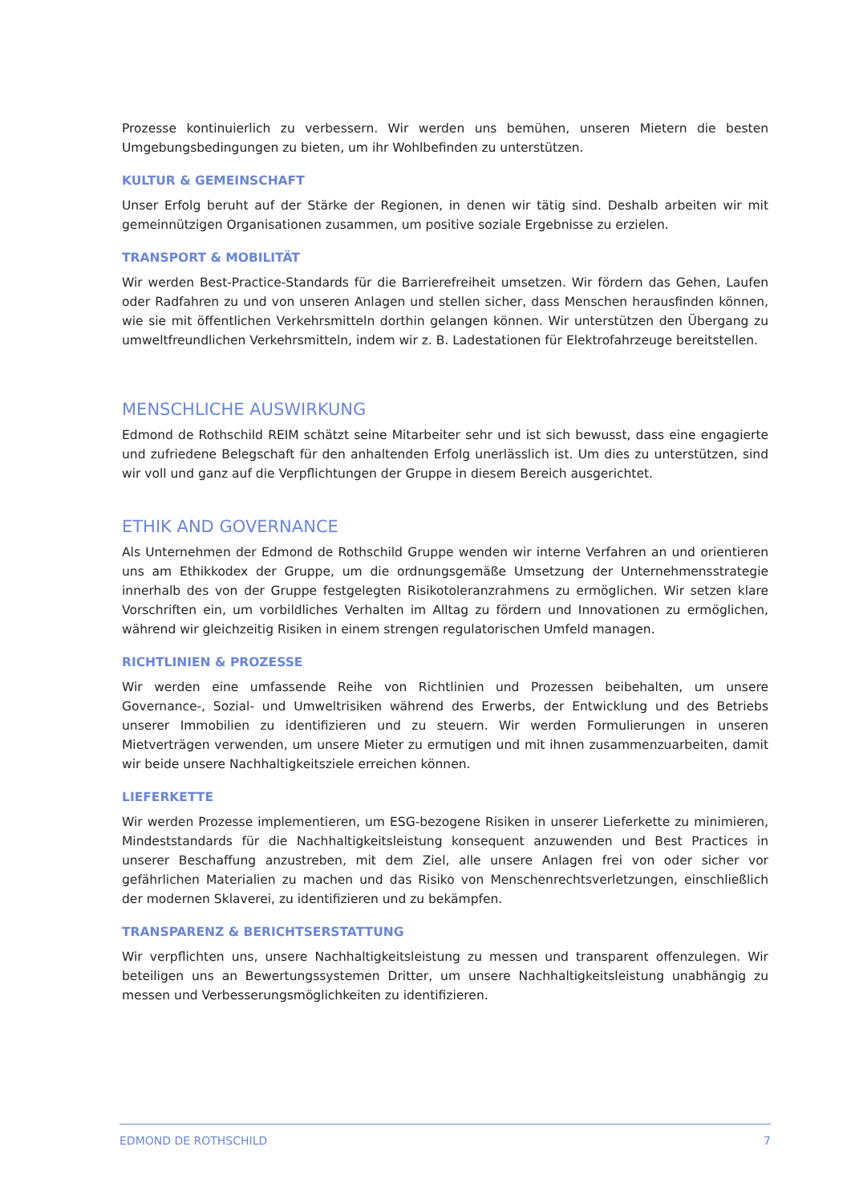Prozesse kontinuierlich zu verbessern. Wir werden uns bemühen, unseren Mietern die besten Umgebungsbedingungen zu bieten, um ihr Wohlbefinden zu unterstützen.
KULTUR & GEMEINSCHAFT
Unser Erfolg beruht auf der Stärke der Regionen, in denen wir tätig sind. Deshalb arbeiten wir mit gemeinnützigen Organisationen zusammen, um positive soziale Ergebnisse zu erzielen.
TRANSPORT & MOBILITÄT
Wir werden Best-Practice-Standards für die Barrierefreiheit umsetzen. Wir fördern das Gehen, Laufen oder Radfahren zu und von unseren Anlagen und stellen sicher, dass Menschen herausfinden können, wie sie mit öffentlichen Verkehrsmitteln dorthin gelangen können. Wir unterstützen den Übergang zu umweltfreundlichen Verkehrsmitteln, indem wir z. B. Ladestationen für Elektrofahrzeuge bereitstellen.
MENSCHLICHE AUSWIRKUNG
Edmond de Rothschild REIM schätzt seine Mitarbeiter sehr und ist sich bewusst, dass eine engagierte und zufriedene Belegschaft für den anhaltenden Erfolg unerlässlich ist. Um dies zu unterstützen, sind wir voll und ganz auf die Verpflichtungen der Gruppe in diesem Bereich ausgerichtet.
ETHIK AND GOVERNANCE
Als Unternehmen der Edmond de Rothschild Gruppe wenden wir interne Verfahren an und orientieren uns am Ethikkodex der Gruppe, um die ordnungsgemäße Umsetzung der Unternehmensstrategie innerhalb des von der Gruppe festgelegten Risikotoleranzrahmens zu ermöglichen. Wir setzen klare Vorschriften ein, um vorbildliches Verhalten im Alltag zu fördern und Innovationen zu ermöglichen, während wir gleichzeitig Risiken in einem strengen regulatorischen Umfeld managen.
RICHTLINIEN & PROZESSE
Wir werden eine umfassende Reihe von Richtlinien und Prozessen beibehalten, um unsere Governance-, Sozial- und Umweltrisiken während des Erwerbs, der Entwicklung und des Betriebs unserer Immobilien zu identifizieren und zu steuern. Wir werden Formulierungen in unseren Mietverträgen verwenden, um unsere Mieter zu ermutigen und mit ihnen zusammenzuarbeiten, damit wir beide unsere Nachhaltigkeitsziele erreichen können.
LIEFERKETTE
Wir werden Prozesse implementieren, um ESG-bezogene Risiken in unserer Lieferkette zu minimieren, Mindeststandards für die Nachhaltigkeitsleistung konsequent anzuwenden und Best Practices in unserer Beschaffung anzustreben, mit dem Ziel, alle unsere Anlagen frei von oder sicher vor gefährlichen Materialien zu machen und das Risiko von Menschenrechtsverletzungen, einschließlich der modernen Sklaverei, zu identifizieren und zu bekämpfen.
TRANSPARENZ & BERICHTSERSTATTUNG
Wir verpflichten uns, unsere Nachhaltigkeitsleistung zu messen und transparent offenzulegen. Wir beteiligen uns an Bewertungssystemen Dritter, um unsere Nachhaltigkeitsleistung unabhängig zu messen und Verbesserungsmöglichkeiten zu identifizieren.
EDMOND DE ROTHSCHILD 7